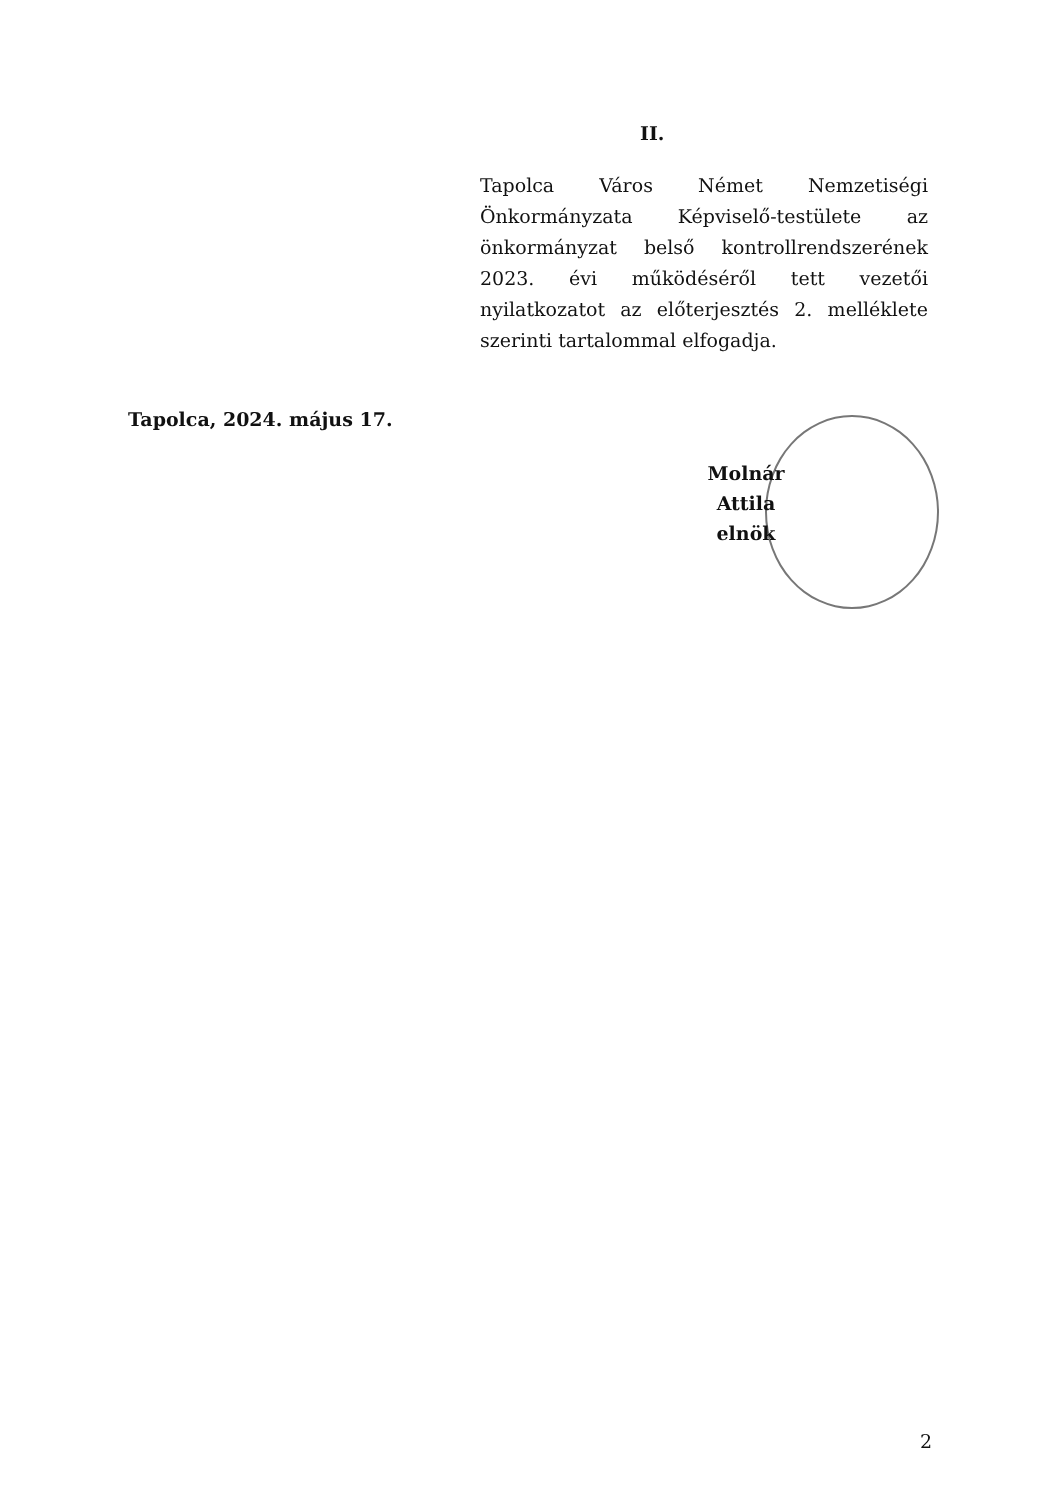II.
Tapolca Város Német Nemzetiségi Önkormányzata Képviselő-testülete az önkormányzat belső kontrollrendszerének 2023. évi működéséről tett vezetői nyilatkozatot az előterjesztés 2. melléklete szerinti tartalommal elfogadja.
Tapolca, 2024. május 17.
Molnár Attila
elnök
2